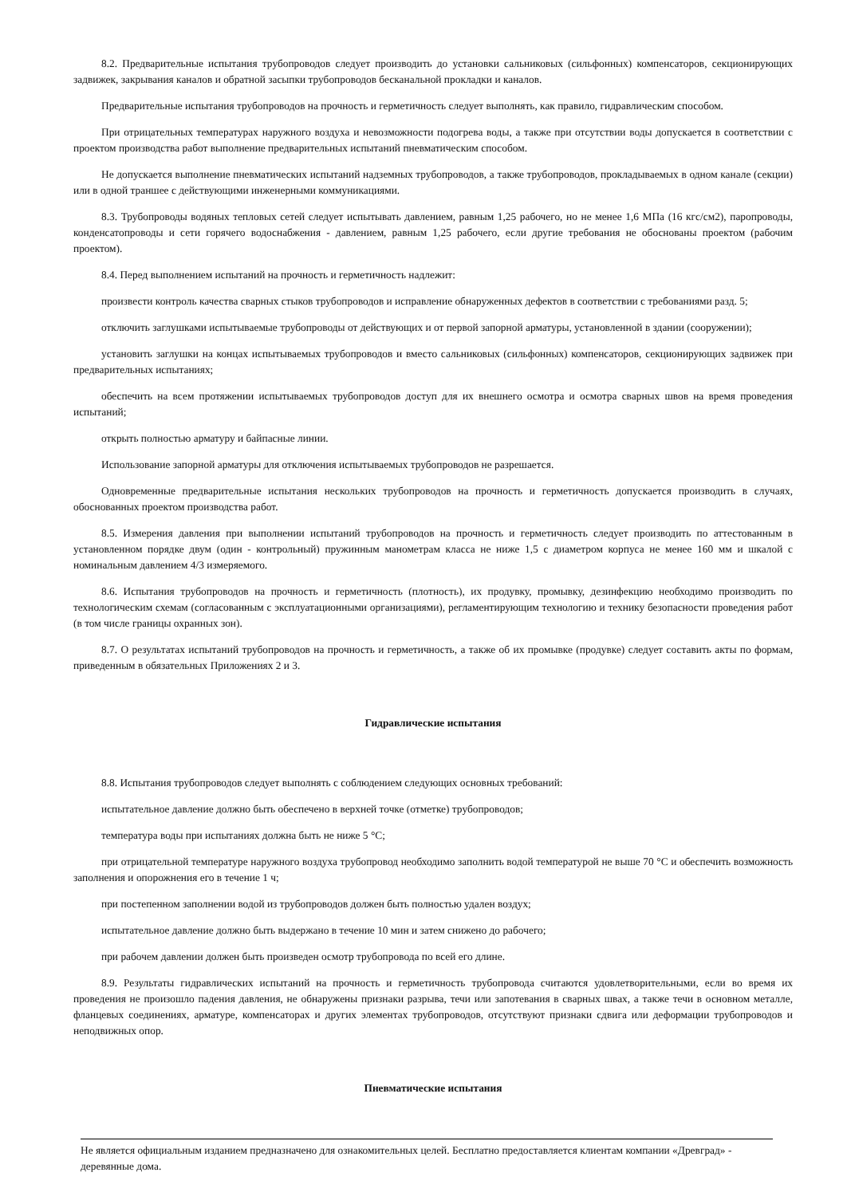8.2. Предварительные испытания трубопроводов следует производить до установки сальниковых (сильфонных) компенсаторов, секционирующих задвижек, закрывания каналов и обратной засыпки трубопроводов бесканальной прокладки и каналов.
Предварительные испытания трубопроводов на прочность и герметичность следует выполнять, как правило, гидравлическим способом.
При отрицательных температурах наружного воздуха и невозможности подогрева воды, а также при отсутствии воды допускается в соответствии с проектом производства работ выполнение предварительных испытаний пневматическим способом.
Не допускается выполнение пневматических испытаний надземных трубопроводов, а также трубопроводов, прокладываемых в одном канале (секции) или в одной траншее с действующими инженерными коммуникациями.
8.3. Трубопроводы водяных тепловых сетей следует испытывать давлением, равным 1,25 рабочего, но не менее 1,6 МПа (16 кгс/см2), паропроводы, конденсатопроводы и сети горячего водоснабжения - давлением, равным 1,25 рабочего, если другие требования не обоснованы проектом (рабочим проектом).
8.4. Перед выполнением испытаний на прочность и герметичность надлежит:
произвести контроль качества сварных стыков трубопроводов и исправление обнаруженных дефектов в соответствии с требованиями разд. 5;
отключить заглушками испытываемые трубопроводы от действующих и от первой запорной арматуры, установленной в здании (сооружении);
установить заглушки на концах испытываемых трубопроводов и вместо сальниковых (сильфонных) компенсаторов, секционирующих задвижек при предварительных испытаниях;
обеспечить на всем протяжении испытываемых трубопроводов доступ для их внешнего осмотра и осмотра сварных швов на время проведения испытаний;
открыть полностью арматуру и байпасные линии.
Использование запорной арматуры для отключения испытываемых трубопроводов не разрешается.
Одновременные предварительные испытания нескольких трубопроводов на прочность и герметичность допускается производить в случаях, обоснованных проектом производства работ.
8.5. Измерения давления при выполнении испытаний трубопроводов на прочность и герметичность следует производить по аттестованным в установленном порядке двум (один - контрольный) пружинным манометрам класса не ниже 1,5 с диаметром корпуса не менее 160 мм и шкалой с номинальным давлением 4/3 измеряемого.
8.6. Испытания трубопроводов на прочность и герметичность (плотность), их продувку, промывку, дезинфекцию необходимо производить по технологическим схемам (согласованным с эксплуатационными организациями), регламентирующим технологию и технику безопасности проведения работ (в том числе границы охранных зон).
8.7. О результатах испытаний трубопроводов на прочность и герметичность, а также об их промывке (продувке) следует составить акты по формам, приведенным в обязательных Приложениях 2 и 3.
Гидравлические испытания
8.8. Испытания трубопроводов следует выполнять с соблюдением следующих основных требований:
испытательное давление должно быть обеспечено в верхней точке (отметке) трубопроводов;
температура воды при испытаниях должна быть не ниже 5 °С;
при отрицательной температуре наружного воздуха трубопровод необходимо заполнить водой температурой не выше 70 °С и обеспечить возможность заполнения и опорожнения его в течение 1 ч;
при постепенном заполнении водой из трубопроводов должен быть полностью удален воздух;
испытательное давление должно быть выдержано в течение 10 мин и затем снижено до рабочего;
при рабочем давлении должен быть произведен осмотр трубопровода по всей его длине.
8.9. Результаты гидравлических испытаний на прочность и герметичность трубопровода считаются удовлетворительными, если во время их проведения не произошло падения давления, не обнаружены признаки разрыва, течи или запотевания в сварных швах, а также течи в основном металле, фланцевых соединениях, арматуре, компенсаторах и других элементах трубопроводов, отсутствуют признаки сдвига или деформации трубопроводов и неподвижных опор.
Пневматические испытания
Не является официальным изданием предназначено для ознакомительных целей. Бесплатно предоставляется клиентам компании «Древград» - деревянные дома.